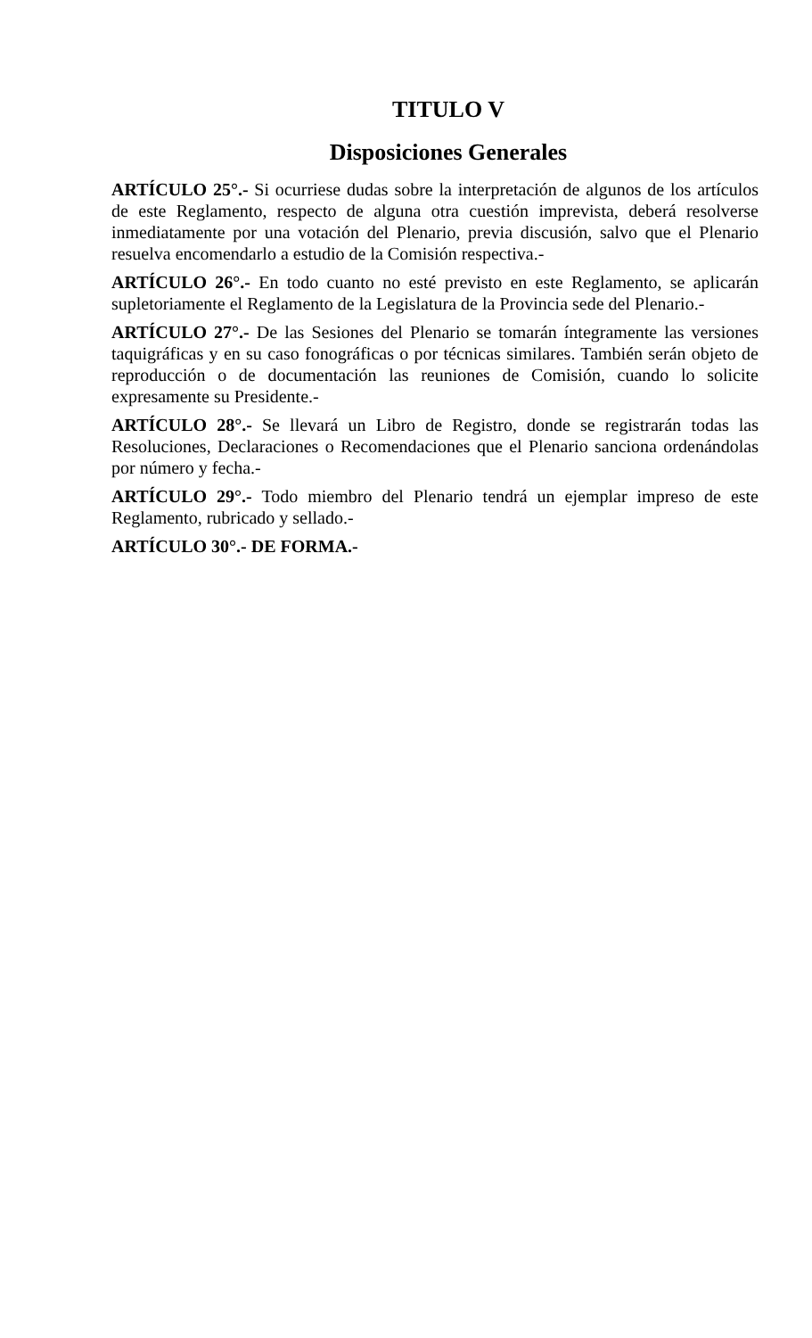TITULO V
Disposiciones Generales
ARTÍCULO 25°.- Si ocurriese dudas sobre la interpretación de algunos de los artículos de este Reglamento, respecto de alguna otra cuestión imprevista, deberá resolverse inmediatamente por una votación del Plenario, previa discusión, salvo que el Plenario resuelva encomendarlo a estudio de la Comisión respectiva.-
ARTÍCULO 26°.- En todo cuanto no esté previsto en este Reglamento, se aplicarán supletoriamente el Reglamento de la Legislatura de la Provincia sede del Plenario.-
ARTÍCULO 27°.- De las Sesiones del Plenario se tomarán íntegramente las versiones taquigráficas y en su caso fonográficas o por técnicas similares. También serán objeto de reproducción o de documentación las reuniones de Comisión, cuando lo solicite expresamente su Presidente.-
ARTÍCULO 28°.- Se llevará un Libro de Registro, donde se registrarán todas las Resoluciones, Declaraciones o Recomendaciones que el Plenario sanciona ordenándolas por número y fecha.-
ARTÍCULO 29°.- Todo miembro del Plenario tendrá un ejemplar impreso de este Reglamento, rubricado y sellado.-
ARTÍCULO 30°.- DE FORMA.-